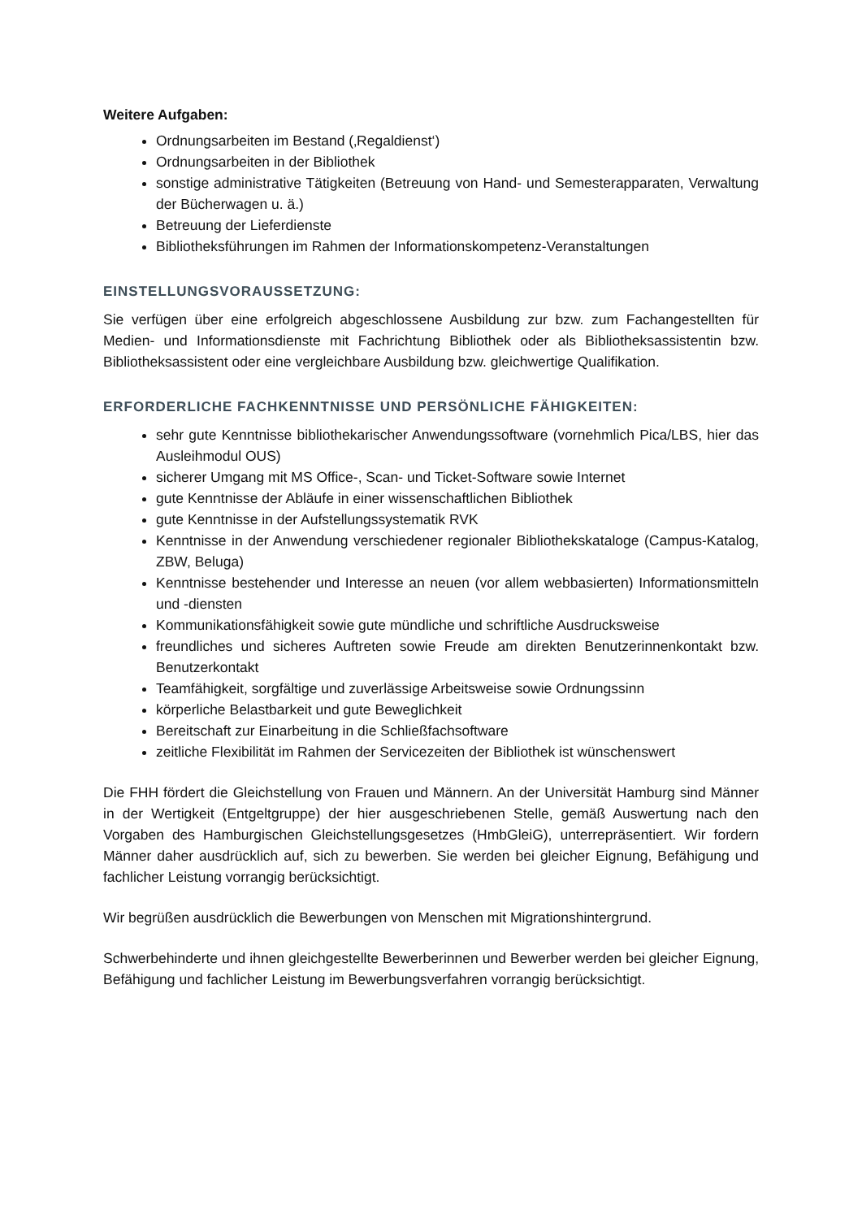Weitere Aufgaben:
Ordnungsarbeiten im Bestand (‚Regaldienst‘)
Ordnungsarbeiten in der Bibliothek
sonstige administrative Tätigkeiten (Betreuung von Hand- und Semesterapparaten, Verwaltung der Bücherwagen u. ä.)
Betreuung der Lieferdienste
Bibliotheksführungen im Rahmen der Informationskompetenz-Veranstaltungen
EINSTELLUNGSVORAUSSETZUNG:
Sie verfügen über eine erfolgreich abgeschlossene Ausbildung zur bzw. zum Fachangestellten für Medien- und Informationsdienste mit Fachrichtung Bibliothek oder als Bibliotheksassistentin bzw. Bibliotheksassistent oder eine vergleichbare Ausbildung bzw. gleichwertige Qualifikation.
ERFORDERLICHE FACHKENNTNISSE UND PERSÖNLICHE FÄHIGKEITEN:
sehr gute Kenntnisse bibliothekarischer Anwendungssoftware (vornehmlich Pica/LBS, hier das Ausleihmodul OUS)
sicherer Umgang mit MS Office-, Scan- und Ticket-Software sowie Internet
gute Kenntnisse der Abläufe in einer wissenschaftlichen Bibliothek
gute Kenntnisse in der Aufstellungssystematik RVK
Kenntnisse in der Anwendung verschiedener regionaler Bibliothekskataloge (Campus-Katalog, ZBW, Beluga)
Kenntnisse bestehender und Interesse an neuen (vor allem webbasierten) Informationsmitteln und -diensten
Kommunikationsfähigkeit sowie gute mündliche und schriftliche Ausdrucksweise
freundliches und sicheres Auftreten sowie Freude am direkten Benutzerinnenkontakt bzw. Benutzerkontakt
Teamfähigkeit, sorgfältige und zuverlässige Arbeitsweise sowie Ordnungssinn
körperliche Belastbarkeit und gute Beweglichkeit
Bereitschaft zur Einarbeitung in die Schließfachsoftware
zeitliche Flexibilität im Rahmen der Servicezeiten der Bibliothek ist wünschenswert
Die FHH fördert die Gleichstellung von Frauen und Männern. An der Universität Hamburg sind Männer in der Wertigkeit (Entgeltgruppe) der hier ausgeschriebenen Stelle, gemäß Auswertung nach den Vorgaben des Hamburgischen Gleichstellungsgesetzes (HmbGleiG), unterrepräsentiert. Wir fordern Männer daher ausdrücklich auf, sich zu bewerben. Sie werden bei gleicher Eignung, Befähigung und fachlicher Leistung vorrangig berücksichtigt.
Wir begrüßen ausdrücklich die Bewerbungen von Menschen mit Migrationshintergrund.
Schwerbehinderte und ihnen gleichgestellte Bewerberinnen und Bewerber werden bei gleicher Eignung, Befähigung und fachlicher Leistung im Bewerbungsverfahren vorrangig berücksichtigt.